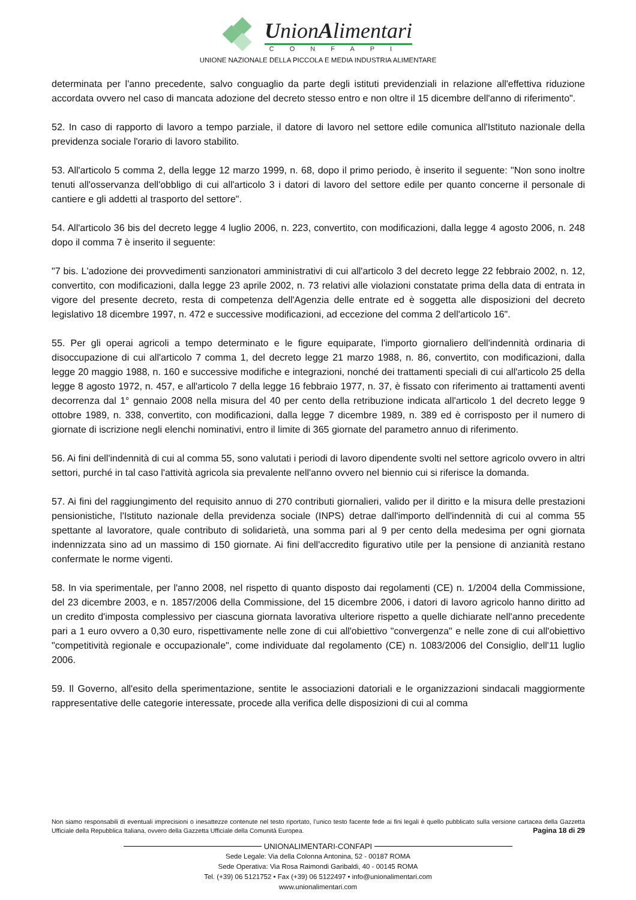UnionAlimentari
CONFAPI
UNIONE NAZIONALE DELLA PICCOLA E MEDIA INDUSTRIA ALIMENTARE
determinata per l'anno precedente, salvo conguaglio da parte degli istituti previdenziali in relazione all'effettiva riduzione accordata ovvero nel caso di mancata adozione del decreto stesso entro e non oltre il 15 dicembre dell'anno di riferimento".
52. In caso di rapporto di lavoro a tempo parziale, il datore di lavoro nel settore edile comunica all'Istituto nazionale della previdenza sociale l'orario di lavoro stabilito.
53. All'articolo 5 comma 2, della legge 12 marzo 1999, n. 68, dopo il primo periodo, è inserito il seguente: "Non sono inoltre tenuti all'osservanza dell'obbligo di cui all'articolo 3 i datori di lavoro del settore edile per quanto concerne il personale di cantiere e gli addetti al trasporto del settore".
54. All'articolo 36 bis del decreto legge 4 luglio 2006, n. 223, convertito, con modificazioni, dalla legge 4 agosto 2006, n. 248 dopo il comma 7 è inserito il seguente:
"7 bis. L'adozione dei provvedimenti sanzionatori amministrativi di cui all'articolo 3 del decreto legge 22 febbraio 2002, n. 12, convertito, con modificazioni, dalla legge 23 aprile 2002, n. 73 relativi alle violazioni constatate prima della data di entrata in vigore del presente decreto, resta di competenza dell'Agenzia delle entrate ed è soggetta alle disposizioni del decreto legislativo 18 dicembre 1997, n. 472 e successive modificazioni, ad eccezione del comma 2 dell'articolo 16".
55. Per gli operai agricoli a tempo determinato e le figure equiparate, l'importo giornaliero dell'indennità ordinaria di disoccupazione di cui all'articolo 7 comma 1, del decreto legge 21 marzo 1988, n. 86, convertito, con modificazioni, dalla legge 20 maggio 1988, n. 160 e successive modifiche e integrazioni, nonché dei trattamenti speciali di cui all'articolo 25 della legge 8 agosto 1972, n. 457, e all'articolo 7 della legge 16 febbraio 1977, n. 37, è fissato con riferimento ai trattamenti aventi decorrenza dal 1° gennaio 2008 nella misura del 40 per cento della retribuzione indicata all'articolo 1 del decreto legge 9 ottobre 1989, n. 338, convertito, con modificazioni, dalla legge 7 dicembre 1989, n. 389 ed è corrisposto per il numero di giornate di iscrizione negli elenchi nominativi, entro il limite di 365 giornate del parametro annuo di riferimento.
56. Ai fini dell'indennità di cui al comma 55, sono valutati i periodi di lavoro dipendente svolti nel settore agricolo ovvero in altri settori, purché in tal caso l'attività agricola sia prevalente nell'anno ovvero nel biennio cui si riferisce la domanda.
57. Ai fini del raggiungimento del requisito annuo di 270 contributi giornalieri, valido per il diritto e la misura delle prestazioni pensionistiche, l'Istituto nazionale della previdenza sociale (INPS) detrae dall'importo dell'indennità di cui al comma 55 spettante al lavoratore, quale contributo di solidarietà, una somma pari al 9 per cento della medesima per ogni giornata indennizzata sino ad un massimo di 150 giornate. Ai fini dell'accredito figurativo utile per la pensione di anzianità restano confermate le norme vigenti.
58. In via sperimentale, per l'anno 2008, nel rispetto di quanto disposto dai regolamenti (CE) n. 1/2004 della Commissione, del 23 dicembre 2003, e n. 1857/2006 della Commissione, del 15 dicembre 2006, i datori di lavoro agricolo hanno diritto ad un credito d'imposta complessivo per ciascuna giornata lavorativa ulteriore rispetto a quelle dichiarate nell'anno precedente pari a 1 euro ovvero a 0,30 euro, rispettivamente nelle zone di cui all'obiettivo "convergenza" e nelle zone di cui all'obiettivo "competitività regionale e occupazionale", come individuate dal regolamento (CE) n. 1083/2006 del Consiglio, dell'11 luglio 2006.
59. Il Governo, all'esito della sperimentazione, sentite le associazioni datoriali e le organizzazioni sindacali maggiormente rappresentative delle categorie interessate, procede alla verifica delle disposizioni di cui al comma
Non siamo responsabili di eventuali imprecisioni o inesattezze contenute nel testo riportato, l’unico testo facente fede ai fini legali è quello pubblicato sulla versione cartacea della Gazzetta Ufficiale della Repubblica Italiana, ovvero della Gazzetta Ufficiale della Comunità Europea. Pagina 18 di 29
UNIONALIMENTARI-CONFAPI
Sede Legale: Via della Colonna Antonina, 52 - 00187 ROMA
Sede Operativa: Via Rosa Raimondi Garibaldi, 40 - 00145 ROMA
Tel. (+39) 06 5121752 • Fax (+39) 06 5122497 • info@unionalimentari.com
www.unionalimentari.com